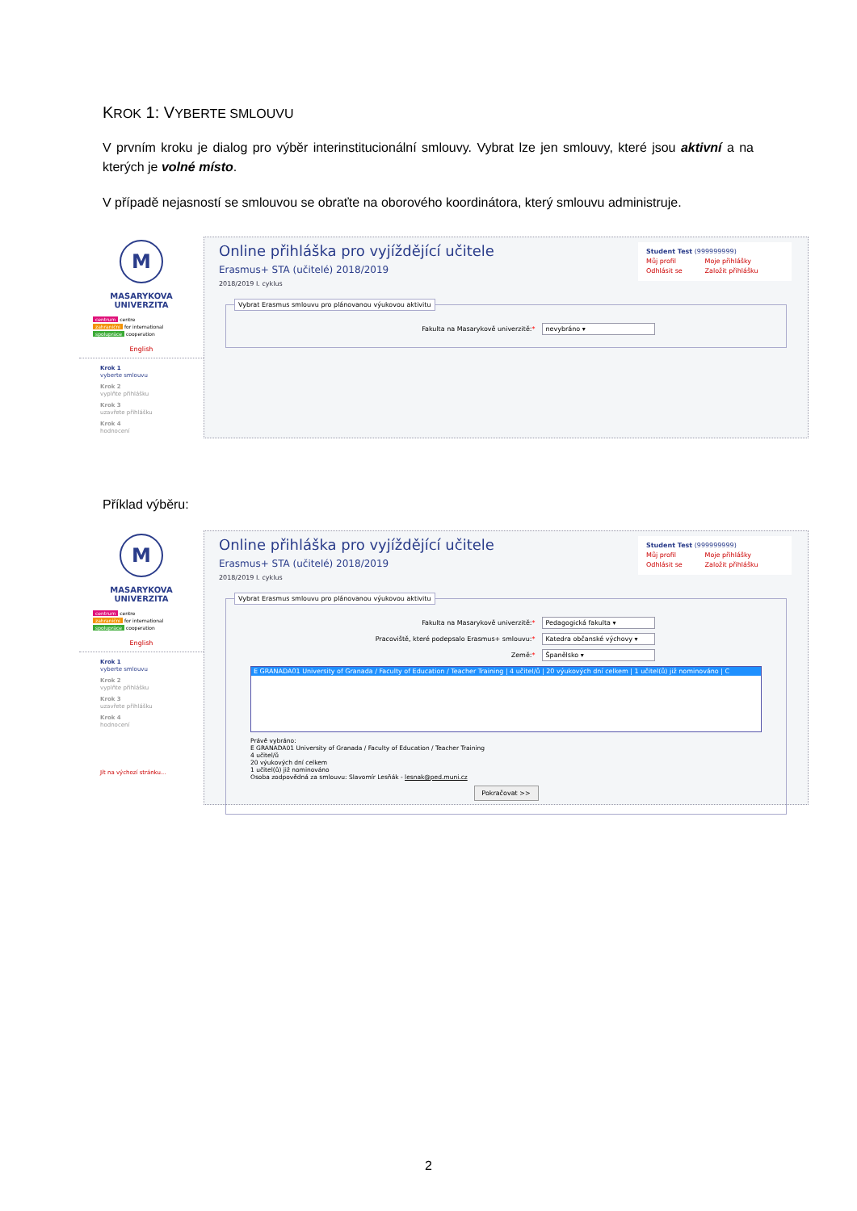KROK 1: VYBERTE SMLOUVU
V prvním kroku je dialog pro výběr interinstitucionální smlouvy. Vybrat lze jen smlouvy, které jsou aktivní a na kterých je volné místo.
V případě nejasností se smlouvou se obraťte na oborového koordinátora, který smlouvu administruje.
M
MASARYKOVA
UNIVERZITA
centrum centre
zahraniční for international
spolupráce cooperation
English
Krok 1
vyberte smlouvu
Krok 2
vyplňte přihlášku
Krok 3
uzavřete přihlášku
Krok 4
hodnocení
Online přihláška pro vyjíždějící učitele
Erasmus+ STA (učitelé) 2018/2019
2018/2019 I. cyklus
Student Test (999999999)
Můj profil Moje přihlášky
Odhlásit se Založit přihlášku
Vybrat Erasmus smlouvu pro plánovanou výukovou aktivitu
Fakulta na Masarykově univerzitě:* nevybráno ▾
Příklad výběru:
M
MASARYKOVA
UNIVERZITA
centrum centre
zahraniční for international
spolupráce cooperation
English
Krok 1
vyberte smlouvu
Krok 2
vyplňte přihlášku
Krok 3
uzavřete přihlášku
Krok 4
hodnocení
Jít na výchozí stránku...
Online přihláška pro vyjíždějící učitele
Erasmus+ STA (učitelé) 2018/2019
2018/2019 I. cyklus
Student Test (999999999)
Můj profil Moje přihlášky
Odhlásit se Založit přihlášku
Vybrat Erasmus smlouvu pro plánovanou výukovou aktivitu
Fakulta na Masarykově univerzitě:* Pedagogická fakulta ▾
Pracoviště, které podepsalo Erasmus+ smlouvu:*
Katedra občanské výchovy ▾
Země:* Španělsko ▾
E GRANADA01 University of Granada / Faculty of Education / Teacher Training | 4 učitel/ů | 20 výukových dní celkem | 1 učitel(ů) již nominováno | C
Právě vybráno:
E GRANADA01 University of Granada / Faculty of Education / Teacher Training
4 učitel/ů
20 výukových dní celkem
1 učitel(ů) již nominováno
Osoba zodpovědná za smlouvu: Slavomír Lesňák - lesnak@ped.muni.cz
Pokračovat >>
2